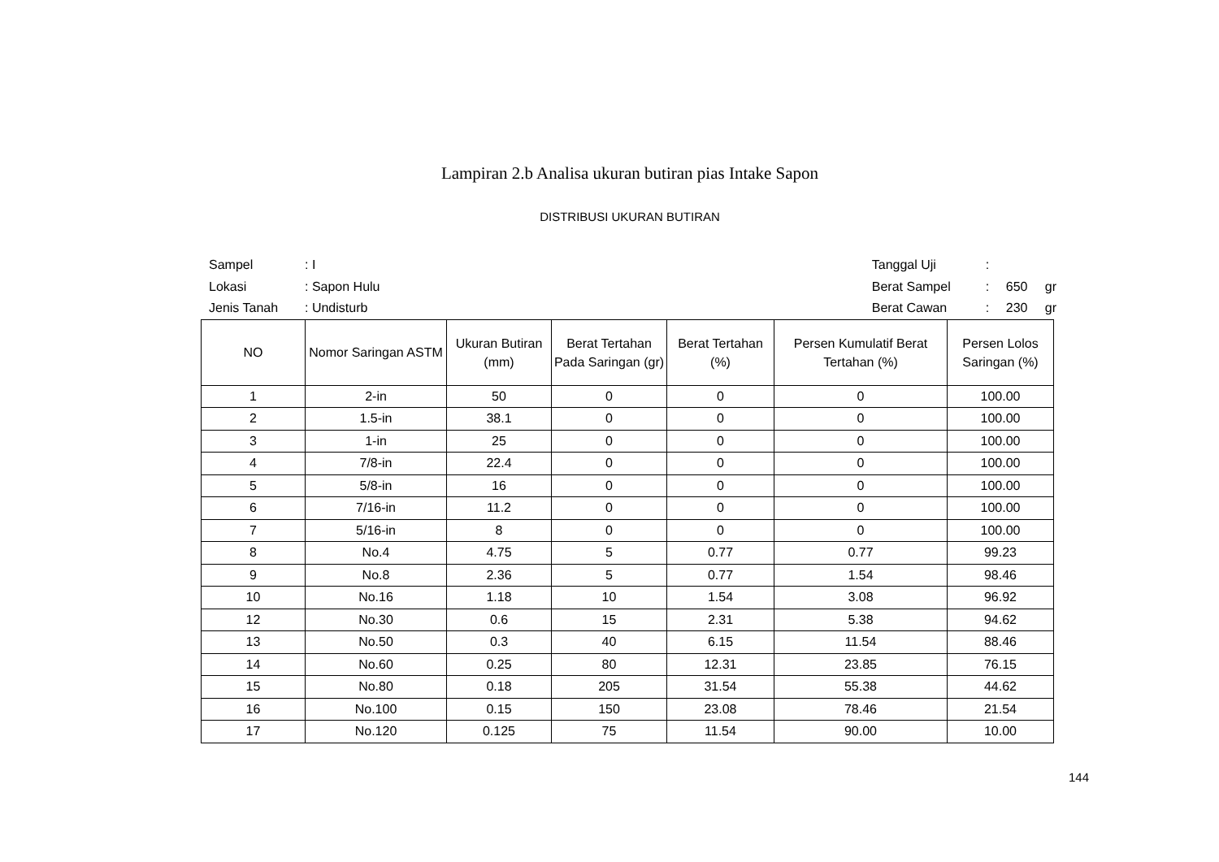Lampiran 2.b Analisa ukuran butiran pias Intake Sapon
DISTRIBUSI UKURAN BUTIRAN
| Sampel | : I |
| Lokasi | : Sapon Hulu |
| Jenis Tanah | : Undisturb |
| Tanggal Uji | : | | |
| Berat Sampel | : | 650 | gr |
| Berat Cawan | : | 230 | gr |
| NO | Nomor Saringan ASTM | Ukuran Butiran (mm) | Berat Tertahan Pada Saringan (gr) | Berat Tertahan (%) | Persen Kumulatif Berat Tertahan (%) | Persen Lolos Saringan (%) |
| --- | --- | --- | --- | --- | --- | --- |
| 1 | 2-in | 50 | 0 | 0 | 0 | 100.00 |
| 2 | 1.5-in | 38.1 | 0 | 0 | 0 | 100.00 |
| 3 | 1-in | 25 | 0 | 0 | 0 | 100.00 |
| 4 | 7/8-in | 22.4 | 0 | 0 | 0 | 100.00 |
| 5 | 5/8-in | 16 | 0 | 0 | 0 | 100.00 |
| 6 | 7/16-in | 11.2 | 0 | 0 | 0 | 100.00 |
| 7 | 5/16-in | 8 | 0 | 0 | 0 | 100.00 |
| 8 | No.4 | 4.75 | 5 | 0.77 | 0.77 | 99.23 |
| 9 | No.8 | 2.36 | 5 | 0.77 | 1.54 | 98.46 |
| 10 | No.16 | 1.18 | 10 | 1.54 | 3.08 | 96.92 |
| 12 | No.30 | 0.6 | 15 | 2.31 | 5.38 | 94.62 |
| 13 | No.50 | 0.3 | 40 | 6.15 | 11.54 | 88.46 |
| 14 | No.60 | 0.25 | 80 | 12.31 | 23.85 | 76.15 |
| 15 | No.80 | 0.18 | 205 | 31.54 | 55.38 | 44.62 |
| 16 | No.100 | 0.15 | 150 | 23.08 | 78.46 | 21.54 |
| 17 | No.120 | 0.125 | 75 | 11.54 | 90.00 | 10.00 |
144